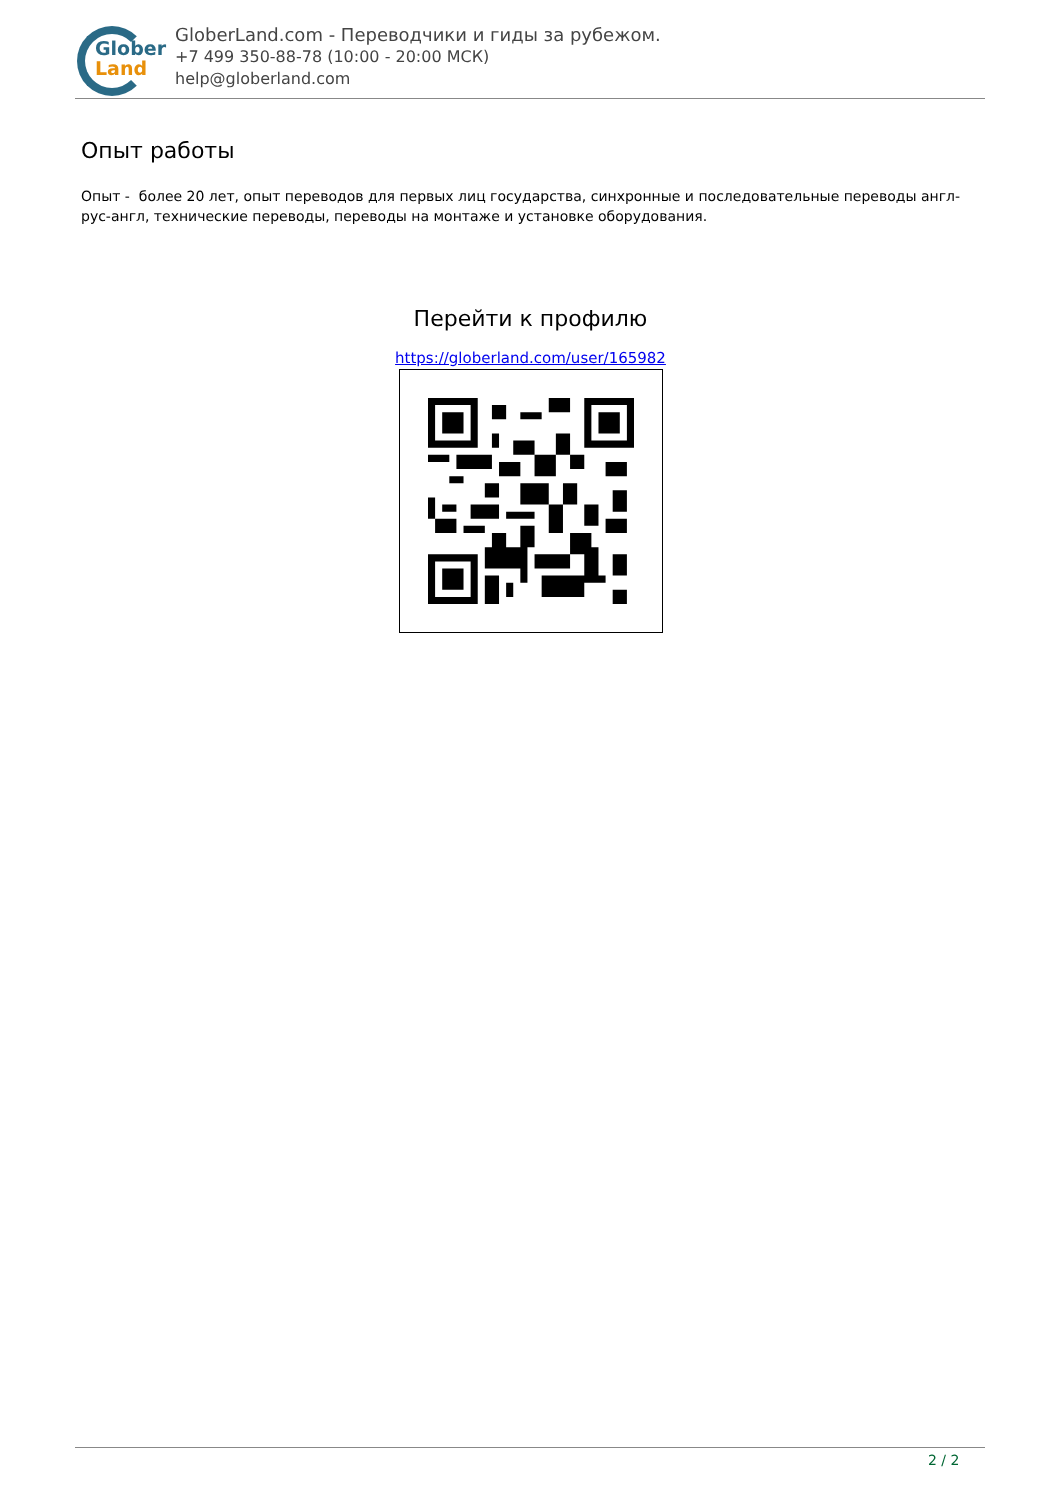Glober
Land
GloberLand.com - Переводчики и гиды за рубежом.
+7 499 350-88-78 (10:00 - 20:00 МСК)
help@globerland.com
Опыт работы
Опыт - более 20 лет, опыт переводов для первых лиц государства, синхронные и последовательные переводы англ-рус-англ, технические переводы, переводы на монтаже и установке оборудования.
Перейти к профилю
https://globerland.com/user/165982
2 / 2